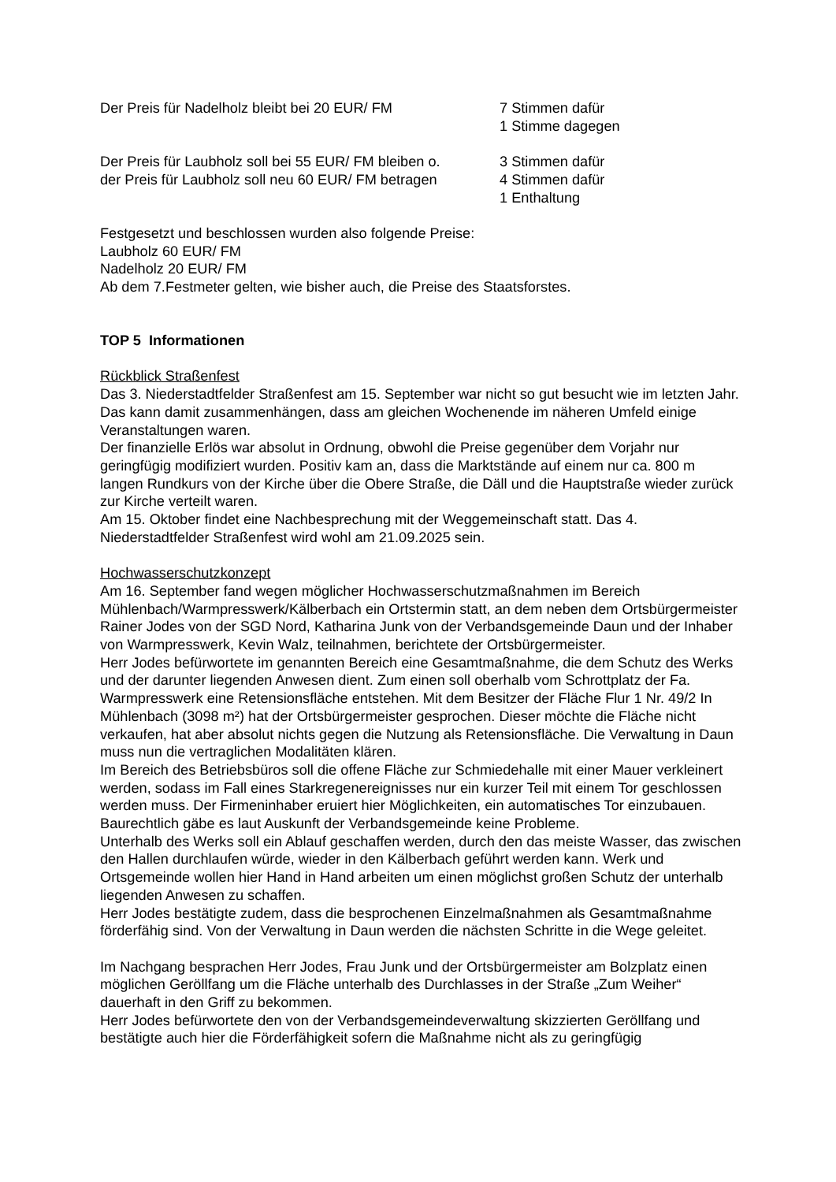Der Preis für Nadelholz bleibt bei 20 EUR/ FM 7 Stimmen dafür
1 Stimme dagegen
Der Preis für Laubholz soll bei 55 EUR/ FM bleiben o.
der Preis für Laubholz soll neu 60 EUR/ FM betragen
3 Stimmen dafür
4 Stimmen dafür
1 Enthaltung
Festgesetzt und beschlossen wurden also folgende Preise:
Laubholz 60 EUR/ FM
Nadelholz 20 EUR/ FM
Ab dem 7.Festmeter gelten, wie bisher auch, die Preise des Staatsforstes.
TOP 5 Informationen
Rückblick Straßenfest
Das 3. Niederstadtfelder Straßenfest am 15. September war nicht so gut besucht wie im letzten Jahr. Das kann damit zusammenhängen, dass am gleichen Wochenende im näheren Umfeld einige Veranstaltungen waren.
Der finanzielle Erlös war absolut in Ordnung, obwohl die Preise gegenüber dem Vorjahr nur geringfügig modifiziert wurden. Positiv kam an, dass die Marktstände auf einem nur ca. 800 m langen Rundkurs von der Kirche über die Obere Straße, die Däll und die Hauptstraße wieder zurück zur Kirche verteilt waren.
Am 15. Oktober findet eine Nachbesprechung mit der Weggemeinschaft statt. Das 4. Niederstadtfelder Straßenfest wird wohl am 21.09.2025 sein.
Hochwasserschutzkonzept
Am 16. September fand wegen möglicher Hochwasserschutzmaßnahmen im Bereich Mühlenbach/Warmpresswerk/Kälberbach ein Ortstermin statt, an dem neben dem Ortsbürgermeister Rainer Jodes von der SGD Nord, Katharina Junk von der Verbandsgemeinde Daun und der Inhaber von Warmpresswerk, Kevin Walz, teilnahmen, berichtete der Ortsbürgermeister.
Herr Jodes befürwortete im genannten Bereich eine Gesamtmaßnahme, die dem Schutz des Werks und der darunter liegenden Anwesen dient. Zum einen soll oberhalb vom Schrottplatz der Fa. Warmpresswerk eine Retensionsfläche entstehen. Mit dem Besitzer der Fläche Flur 1 Nr. 49/2 In Mühlenbach (3098 m²) hat der Ortsbürgermeister gesprochen. Dieser möchte die Fläche nicht verkaufen, hat aber absolut nichts gegen die Nutzung als Retensionsfläche. Die Verwaltung in Daun muss nun die vertraglichen Modalitäten klären.
Im Bereich des Betriebsbüros soll die offene Fläche zur Schmiedehalle mit einer Mauer verkleinert werden, sodass im Fall eines Starkregenereignisses nur ein kurzer Teil mit einem Tor geschlossen werden muss. Der Firmeninhaber eruiert hier Möglichkeiten, ein automatisches Tor einzubauen. Baurechtlich gäbe es laut Auskunft der Verbandsgemeinde keine Probleme.
Unterhalb des Werks soll ein Ablauf geschaffen werden, durch den das meiste Wasser, das zwischen den Hallen durchlaufen würde, wieder in den Kälberbach geführt werden kann. Werk und Ortsgemeinde wollen hier Hand in Hand arbeiten um einen möglichst großen Schutz der unterhalb liegenden Anwesen zu schaffen.
Herr Jodes bestätigte zudem, dass die besprochenen Einzelmaßnahmen als Gesamtmaßnahme förderfähig sind. Von der Verwaltung in Daun werden die nächsten Schritte in die Wege geleitet.
Im Nachgang besprachen Herr Jodes, Frau Junk und der Ortsbürgermeister am Bolzplatz einen möglichen Geröllfang um die Fläche unterhalb des Durchlasses in der Straße „Zum Weiher“ dauerhaft in den Griff zu bekommen.
Herr Jodes befürwortete den von der Verbandsgemeindeverwaltung skizzierten Geröllfang und bestätigte auch hier die Förderfähigkeit sofern die Maßnahme nicht als zu geringfügig